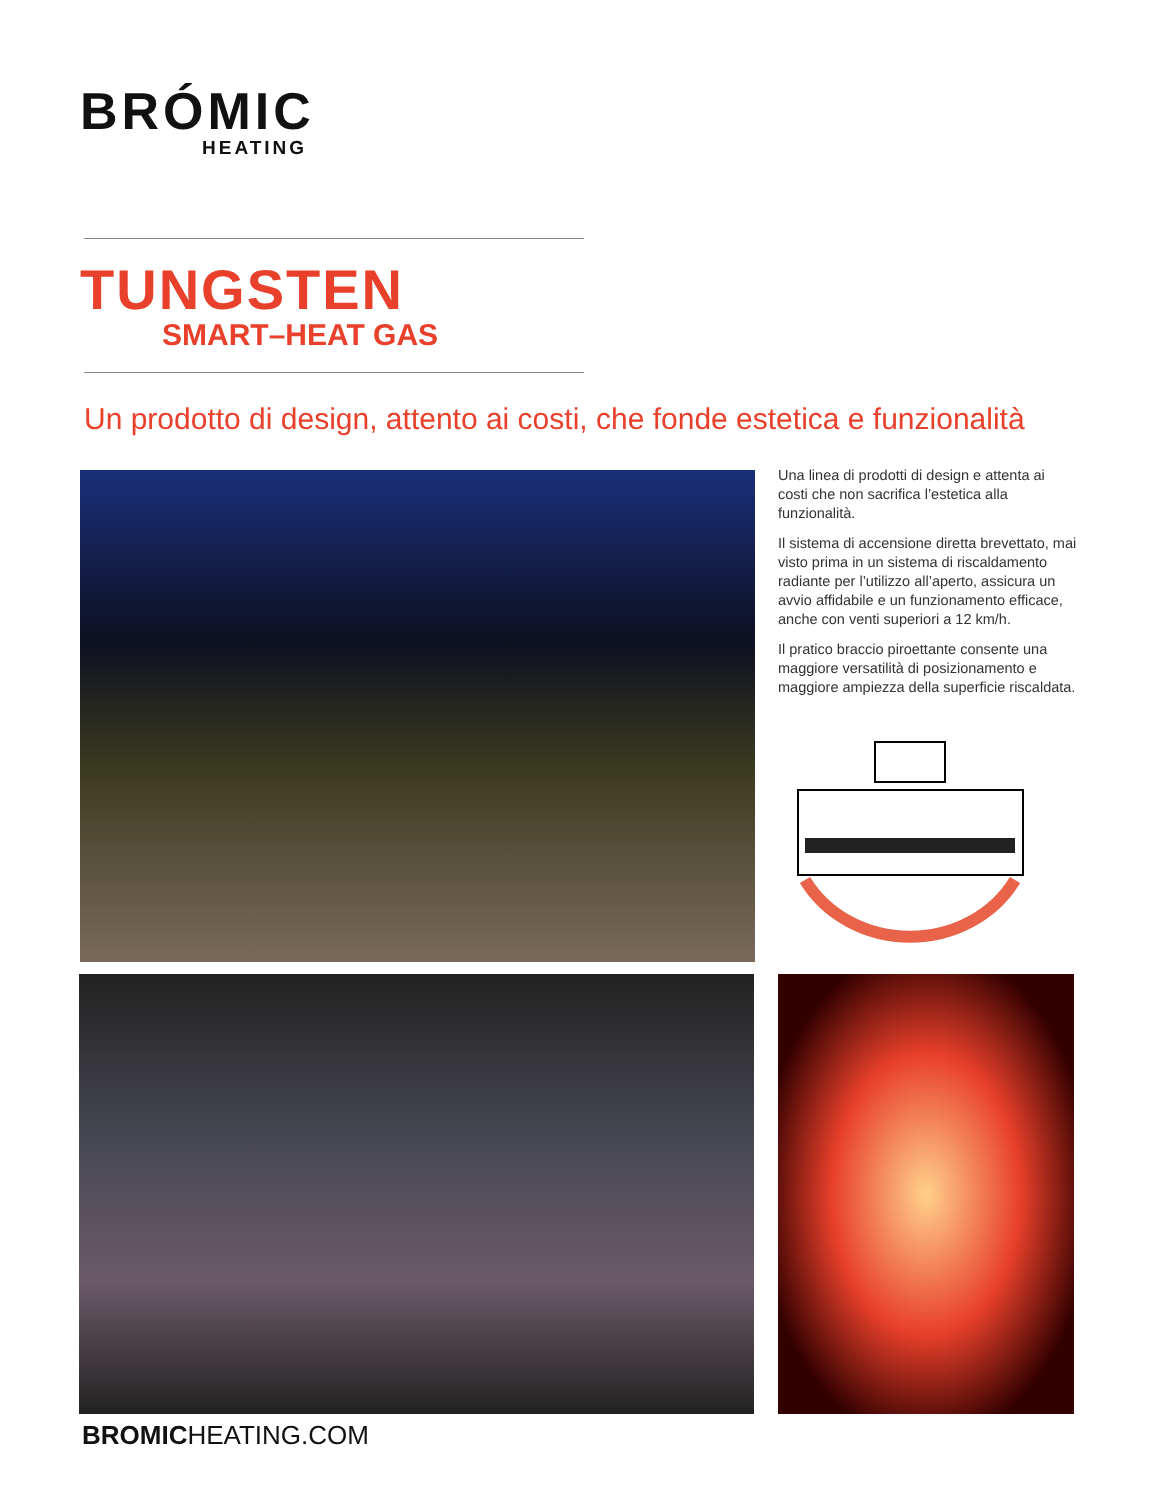BRÓMIC
HEATING
TUNGSTEN
SMART–HEAT GAS
Un prodotto di design, attento ai costi, che fonde estetica e funzionalità
Una linea di prodotti di design e attenta ai costi che non sacrifica l’estetica alla funzionalità.
Il sistema di accensione diretta brevettato, mai visto prima in un sistema di riscaldamento radiante per l’utilizzo all’aperto, assicura un avvio affidabile e un funzionamento efficace, anche con venti superiori a 12 km/h.
Il pratico braccio piroettante consente una maggiore versatilità di posizionamento e maggiore ampiezza della superficie riscaldata.
BROMICHEATING.COM